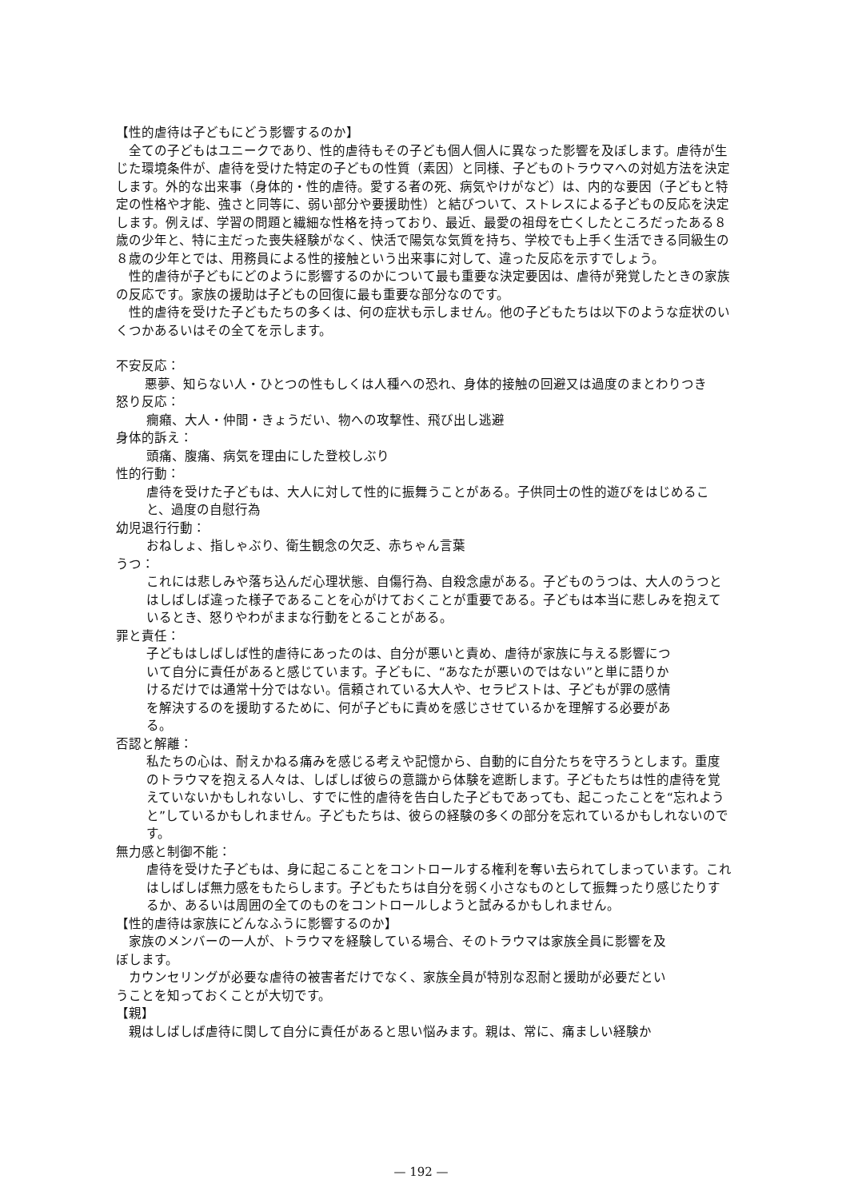【性的虐待は子どもにどう影響するのか】
全ての子どもはユニークであり、性的虐待もその子ども個人個人に異なった影響を及ぼします。虐待が生じた環境条件が、虐待を受けた特定の子どもの性質（素因）と同様、子どものトラウマへの対処方法を決定します。外的な出来事（身体的・性的虐待。愛する者の死、病気やけがなど）は、内的な要因（子どもと特定の性格や才能、強さと同等に、弱い部分や要援助性）と結びついて、ストレスによる子どもの反応を決定します。例えば、学習の問題と繊細な性格を持っており、最近、最愛の祖母を亡くしたところだったある８歳の少年と、特に主だった喪失経験がなく、快活で陽気な気質を持ち、学校でも上手く生活できる同級生の８歳の少年とでは、用務員による性的接触という出来事に対して、違った反応を示すでしょう。
性的虐待が子どもにどのように影響するのかについて最も重要な決定要因は、虐待が発覚したときの家族の反応です。家族の援助は子どもの回復に最も重要な部分なのです。
性的虐待を受けた子どもたちの多くは、何の症状も示しません。他の子どもたちは以下のような症状のいくつかあるいはその全てを示します。
不安反応：
悪夢、知らない人・ひとつの性もしくは人種への恐れ、身体的接触の回避又は過度のまとわりつき
怒り反応：
癇癪、大人・仲間・きょうだい、物への攻撃性、飛び出し逃避
身体的訴え：
頭痛、腹痛、病気を理由にした登校しぶり
性的行動：
虐待を受けた子どもは、大人に対して性的に振舞うことがある。子供同士の性的遊びをはじめること、過度の自慰行為
幼児退行行動：
おねしょ、指しゃぶり、衛生観念の欠乏、赤ちゃん言葉
うつ：
これには悲しみや落ち込んだ心理状態、自傷行為、自殺念慮がある。子どものうつは、大人のうつとはしばしば違った様子であることを心がけておくことが重要である。子どもは本当に悲しみを抱えているとき、怒りやわがままな行動をとることがある。
罪と責任：
子どもはしばしば性的虐待にあったのは、自分が悪いと責め、虐待が家族に与える影響について自分に責任があると感じています。子どもに、“あなたが悪いのではない”と単に語りかけるだけでは通常十分ではない。信頼されている大人や、セラピストは、子どもが罪の感情を解決するのを援助するために、何が子どもに責めを感じさせているかを理解する必要がある。
否認と解離：
私たちの心は、耐えかねる痛みを感じる考えや記憶から、自動的に自分たちを守ろうとします。重度のトラウマを抱える人々は、しばしば彼らの意識から体験を遮断します。子どもたちは性的虐待を覚えていないかもしれないし、すでに性的虐待を告白した子どもであっても、起こったことを“忘れようと”しているかもしれません。子どもたちは、彼らの経験の多くの部分を忘れているかもしれないのです。
無力感と制御不能：
虐待を受けた子どもは、身に起こることをコントロールする権利を奪い去られてしまっています。これはしばしば無力感をもたらします。子どもたちは自分を弱く小さなものとして振舞ったり感じたりするか、あるいは周囲の全てのものをコントロールしようと試みるかもしれません。
【性的虐待は家族にどんなふうに影響するのか】
家族のメンバーの一人が、トラウマを経験している場合、そのトラウマは家族全員に影響を及ぼします。
カウンセリングが必要な虐待の被害者だけでなく、家族全員が特別な忍耐と援助が必要だということを知っておくことが大切です。
【親】
親はしばしば虐待に関して自分に責任があると思い悩みます。親は、常に、痛ましい経験か
— 192 —